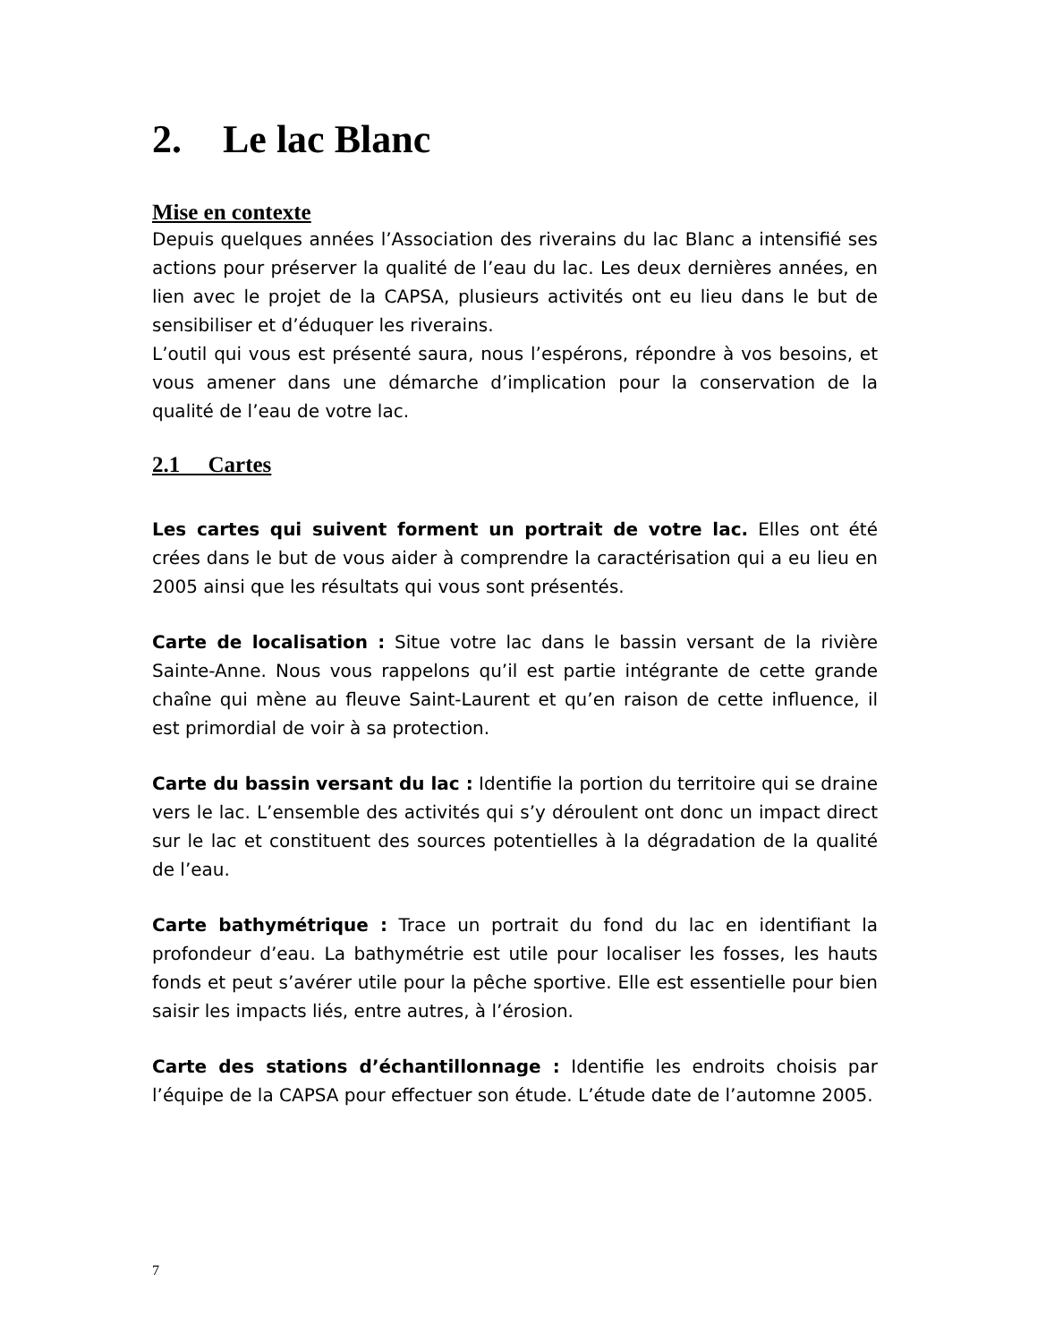2. Le lac Blanc
Mise en contexte
Depuis quelques années l’Association des riverains du lac Blanc a intensifié ses actions pour préserver la qualité de l’eau du lac. Les deux dernières années, en lien avec le projet de la CAPSA, plusieurs activités ont eu lieu dans le but de sensibiliser et d’éduquer les riverains.
L’outil qui vous est présenté saura, nous l’espérons, répondre à vos besoins, et vous amener dans une démarche d’implication pour la conservation de la qualité de l’eau de votre lac.
2.1 Cartes
Les cartes qui suivent forment un portrait de votre lac. Elles ont été crées dans le but de vous aider à comprendre la caractérisation qui a eu lieu en 2005 ainsi que les résultats qui vous sont présentés.
Carte de localisation : Situe votre lac dans le bassin versant de la rivière Sainte-Anne. Nous vous rappelons qu’il est partie intégrante de cette grande chaîne qui mène au fleuve Saint-Laurent et qu’en raison de cette influence, il est primordial de voir à sa protection.
Carte du bassin versant du lac : Identifie la portion du territoire qui se draine vers le lac. L’ensemble des activités qui s’y déroulent ont donc un impact direct sur le lac et constituent des sources potentielles à la dégradation de la qualité de l’eau.
Carte bathymétrique : Trace un portrait du fond du lac en identifiant la profondeur d’eau. La bathymétrie est utile pour localiser les fosses, les hauts fonds et peut s’avérer utile pour la pêche sportive. Elle est essentielle pour bien saisir les impacts liés, entre autres, à l’érosion.
Carte des stations d’échantillonnage : Identifie les endroits choisis par l’équipe de la CAPSA pour effectuer son étude. L’étude date de l’automne 2005.
7